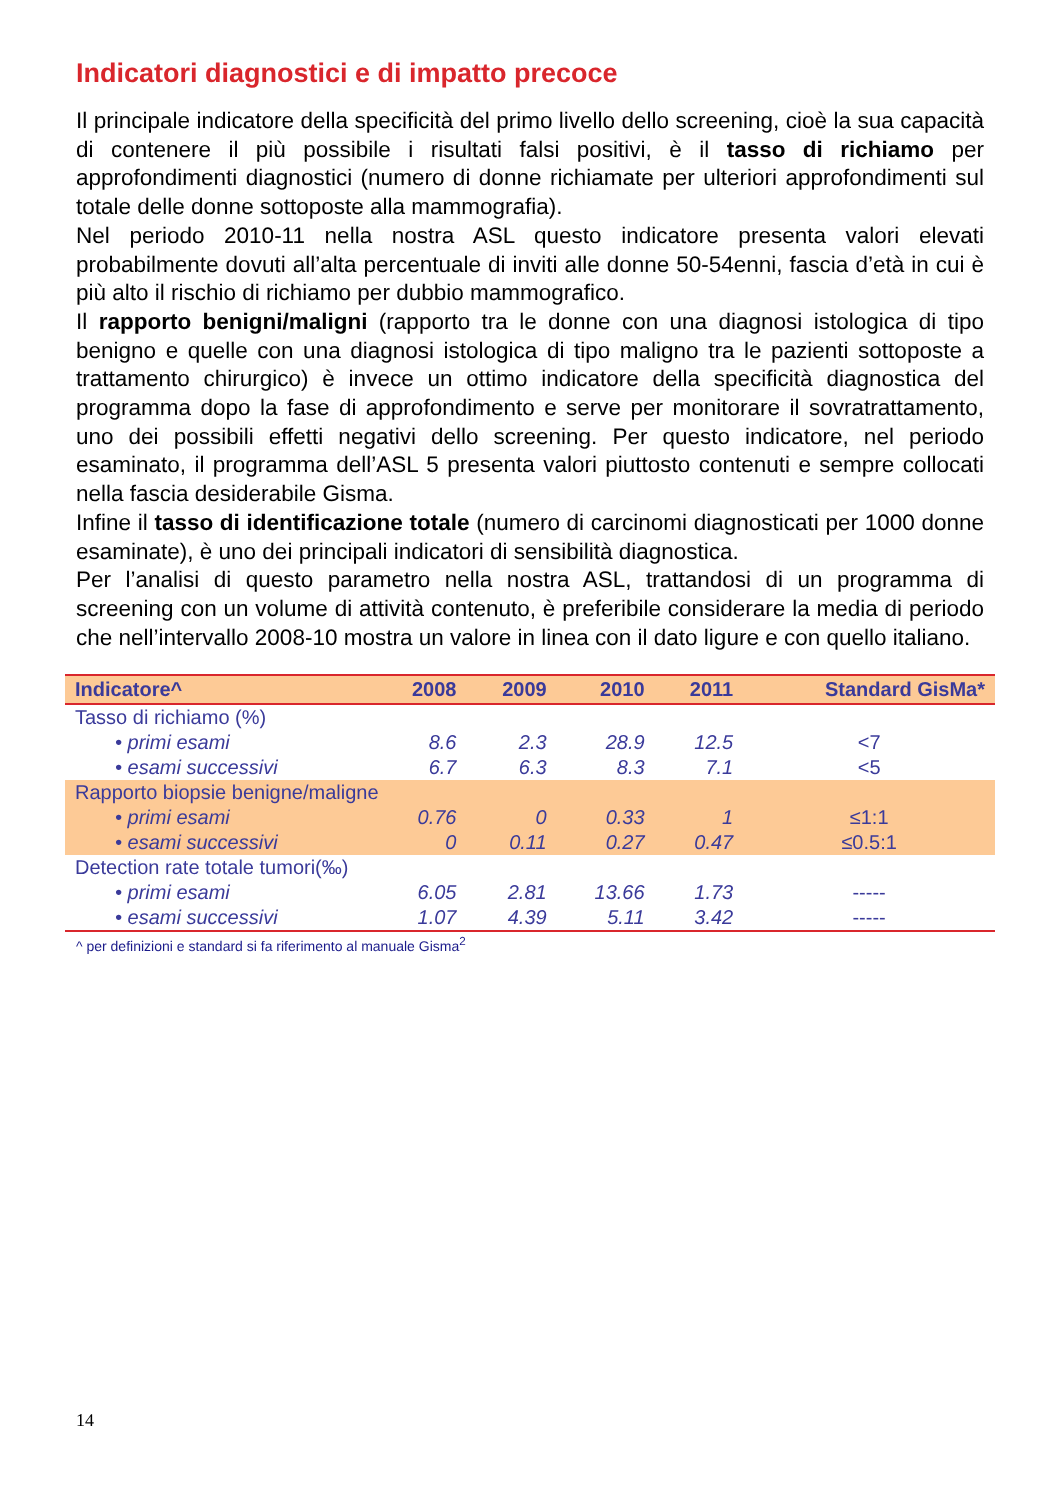Indicatori diagnostici e di impatto precoce
Il principale indicatore della specificità del primo livello dello screening, cioè la sua capacità di contenere il più possibile i risultati falsi positivi, è il tasso di richiamo per approfondimenti diagnostici (numero di donne richiamate per ulteriori approfondimenti sul totale delle donne sottoposte alla mammografia).
Nel periodo 2010-11 nella nostra ASL questo indicatore presenta valori elevati probabilmente dovuti all’alta percentuale di inviti alle donne 50-54enni, fascia d’età in cui è più alto il rischio di richiamo per dubbio mammografico.
Il rapporto benigni/maligni (rapporto tra le donne con una diagnosi istologica di tipo benigno e quelle con una diagnosi istologica di tipo maligno tra le pazienti sottoposte a trattamento chirurgico) è invece un ottimo indicatore della specificità diagnostica del programma dopo la fase di approfondimento e serve per monitorare il sovratrattamento, uno dei possibili effetti negativi dello screening. Per questo indicatore, nel periodo esaminato, il programma dell’ASL 5 presenta valori piuttosto contenuti e sempre collocati nella fascia desiderabile Gisma.
Infine il tasso di identificazione totale (numero di carcinomi diagnosticati per 1000 donne esaminate), è uno dei principali indicatori di sensibilità diagnostica.
Per l’analisi di questo parametro nella nostra ASL, trattandosi di un programma di screening con un volume di attività contenuto, è preferibile considerare la media di periodo che nell’intervallo 2008-10 mostra un valore in linea con il dato ligure e con quello italiano.
| Indicatore^ | 2008 | 2009 | 2010 | 2011 | Standard GisMa* |
| --- | --- | --- | --- | --- | --- |
| Tasso di richiamo (%) | | | | | |
| • primi esami | 8.6 | 2.3 | 28.9 | 12.5 | <7 |
| • esami successivi | 6.7 | 6.3 | 8.3 | 7.1 | <5 |
| Rapporto biopsie benigne/maligne | | | | | |
| • primi esami | 0.76 | 0 | 0.33 | 1 | ≤1:1 |
| • esami successivi | 0 | 0.11 | 0.27 | 0.47 | ≤0.5:1 |
| Detection rate totale tumori(‰) | | | | | |
| • primi esami | 6.05 | 2.81 | 13.66 | 1.73 | ----- |
| • esami successivi | 1.07 | 4.39 | 5.11 | 3.42 | ----- |
^ per definizioni e standard si fa riferimento al manuale Gisma<sup>2</sup>
14